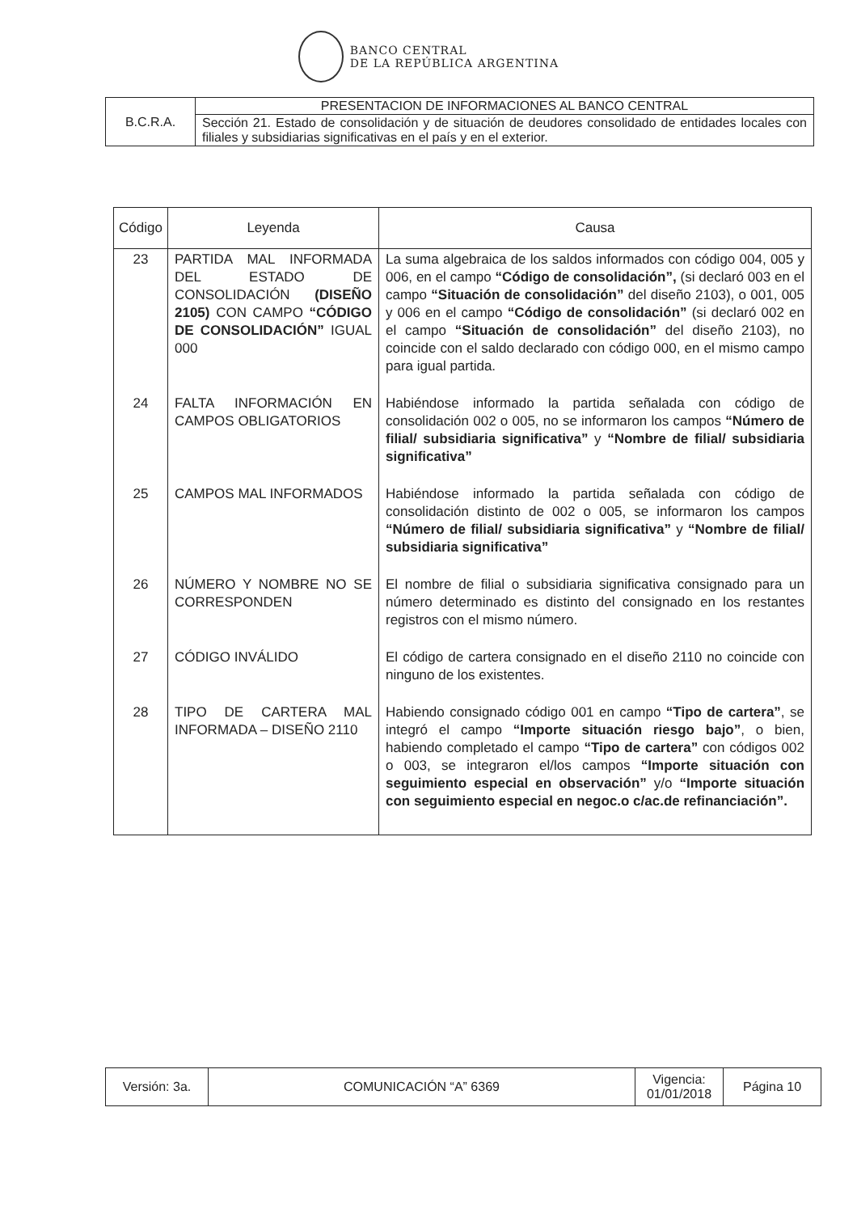BANCO CENTRAL
DE LA REPÚBLICA ARGENTINA
| B.C.R.A. | PRESENTACION DE INFORMACIONES AL BANCO CENTRAL |
| | Sección 21. Estado de consolidación y de situación de deudores consolidado de entidades locales con filiales y subsidiarias significativas en el país y en el exterior. |
| Código | Leyenda | Causa |
| --- | --- | --- |
| 23 | PARTIDA MAL INFORMADA DEL ESTADO DE CONSOLIDACIÓN (DISEÑO 2105) CON CAMPO “CÓDIGO DE CONSOLIDACIÓN” IGUAL 000 | La suma algebraica de los saldos informados con código 004, 005 y 006, en el campo “Código de consolidación”, (si declaró 003 en el campo “Situación de consolidación” del diseño 2103), o 001, 005 y 006 en el campo “Código de consolidación” (si declaró 002 en el campo “Situación de consolidación” del diseño 2103), no coincide con el saldo declarado con código 000, en el mismo campo para igual partida. |
| 24 | FALTA INFORMACIÓN EN CAMPOS OBLIGATORIOS | Habiéndose informado la partida señalada con código de consolidación 002 o 005, no se informaron los campos “Número de filial/ subsidiaria significativa” y “Nombre de filial/ subsidiaria significativa” |
| 25 | CAMPOS MAL INFORMADOS | Habiéndose informado la partida señalada con código de consolidación distinto de 002 o 005, se informaron los campos “Número de filial/ subsidiaria significativa” y “Nombre de filial/ subsidiaria significativa” |
| 26 | NÚMERO Y NOMBRE NO SE CORRESPONDEN | El nombre de filial o subsidiaria significativa consignado para un número determinado es distinto del consignado en los restantes registros con el mismo número. |
| 27 | CÓDIGO INVÁLIDO | El código de cartera consignado en el diseño 2110 no coincide con ninguno de los existentes. |
| 28 | TIPO DE CARTERA MAL INFORMADA – DISEÑO 2110 | Habiendo consignado código 001 en campo “Tipo de cartera” , se integró el campo “Importe situación riesgo bajo” , o bien, habiendo completado el campo “Tipo de cartera” con códigos 002 o 003, se integraron el/los campos “Importe situación con seguimiento especial en observación” y/o “Importe situación con seguimiento especial en negoc.o c/ac.de refinanciación”. |
| Versión: 3a. | COMUNICACIÓN “A” 6369 | Vigencia: 01/01/2018 | Página 10 |